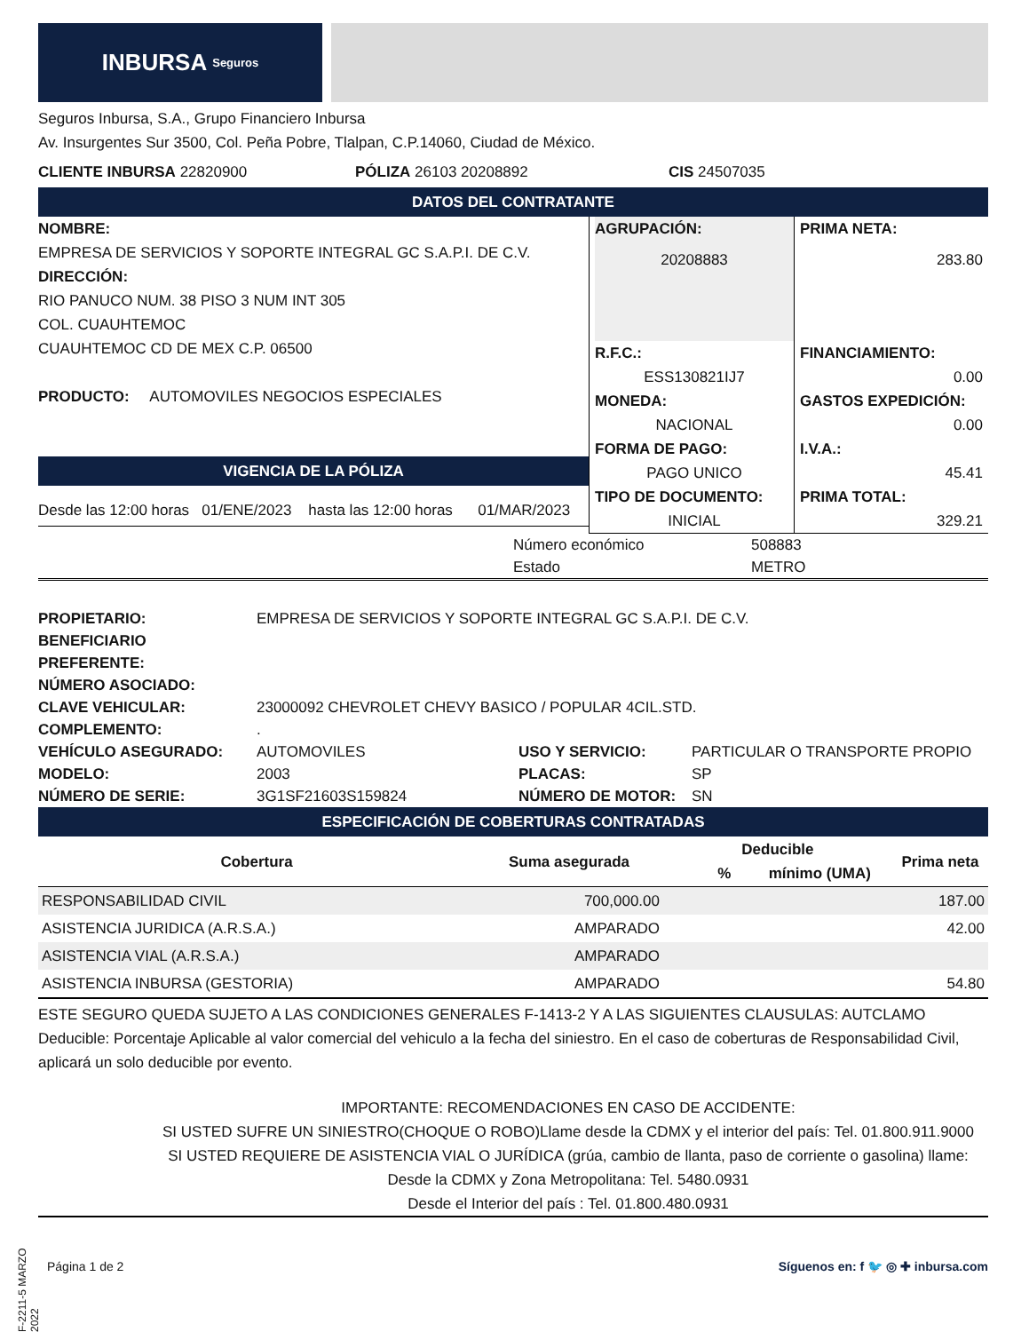INBURSA Seguros
Seguros Inbursa, S.A., Grupo Financiero Inbursa
Av. Insurgentes Sur 3500, Col. Peña Pobre, Tlalpan, C.P.14060, Ciudad de México.
CLIENTE INBURSA 22820900 PÓLIZA 26103 20208892 CIS 24507035
DATOS DEL CONTRATANTE
NOMBRE:
EMPRESA DE SERVICIOS Y SOPORTE INTEGRAL GC S.A.P.I. DE C.V.
DIRECCIÓN:
RIO PANUCO NUM. 38 PISO 3 NUM INT 305
COL. CUAUHTEMOC
CUAUHTEMOC CD DE MEX C.P. 06500
PRODUCTO: AUTOMOVILES NEGOCIOS ESPECIALES
VIGENCIA DE LA PÓLIZA
Desde las 12:00 horas 01/ENE/2023 hasta las 12:00 horas 01/MAR/2023
AGRUPACIÓN:
20208883
R.F.C.:
ESS130821IJ7
MONEDA:
NACIONAL
FORMA DE PAGO:
PAGO UNICO
TIPO DE DOCUMENTO:
INICIAL
PRIMA NETA:
283.80
FINANCIAMIENTO:
0.00
GASTOS EXPEDICIÓN:
0.00
I.V.A.:
45.41
PRIMA TOTAL:
329.21
Número económico 508883
Estado METRO
| PROPIETARIO: | EMPRESA DE SERVICIOS Y SOPORTE INTEGRAL GC S.A.P.I. DE C.V. | | |
| BENEFICIARIO PREFERENTE: | | | |
| NÚMERO ASOCIADO: | | | |
| CLAVE VEHICULAR: | 23000092 CHEVROLET CHEVY BASICO / POPULAR 4CIL.STD. | | |
| COMPLEMENTO: | . | | |
| VEHÍCULO ASEGURADO: | AUTOMOVILES | USO Y SERVICIO: | PARTICULAR O TRANSPORTE PROPIO |
| MODELO: | 2003 | PLACAS: | SP |
| NÚMERO DE SERIE: | 3G1SF21603S159824 | NÚMERO DE MOTOR: | SN |
ESPECIFICACIÓN DE COBERTURAS CONTRATADAS
| Cobertura | Suma asegurada | Deducible % mínimo (UMA) | | Prima neta |
| --- | --- | --- | --- | --- |
| RESPONSABILIDAD CIVIL | 700,000.00 | | | 187.00 |
| ASISTENCIA JURIDICA (A.R.S.A.) | AMPARADO | | | 42.00 |
| ASISTENCIA VIAL (A.R.S.A.) | AMPARADO | | | |
| ASISTENCIA INBURSA (GESTORIA) | AMPARADO | | | 54.80 |
ESTE SEGURO QUEDA SUJETO A LAS CONDICIONES GENERALES F-1413-2 Y A LAS SIGUIENTES CLAUSULAS: AUTCLAMO
Deducible: Porcentaje Aplicable al valor comercial del vehiculo a la fecha del siniestro. En el caso de coberturas de Responsabilidad Civil, aplicará un solo deducible por evento.
IMPORTANTE: RECOMENDACIONES EN CASO DE ACCIDENTE:
SI USTED SUFRE UN SINIESTRO(CHOQUE O ROBO)Llame desde la CDMX y el interior del país: Tel. 01.800.911.9000
SI USTED REQUIERE DE ASISTENCIA VIAL O JURÍDICA (grúa, cambio de llanta, paso de corriente o gasolina) llame:
Desde la CDMX y Zona Metropolitana: Tel. 5480.0931
Desde el Interior del país : Tel. 01.800.480.0931
F-2211-5 MARZO 2022
Página 1 de 2 Síguenos en: f 🐦 ◎ ✚ inbursa.com